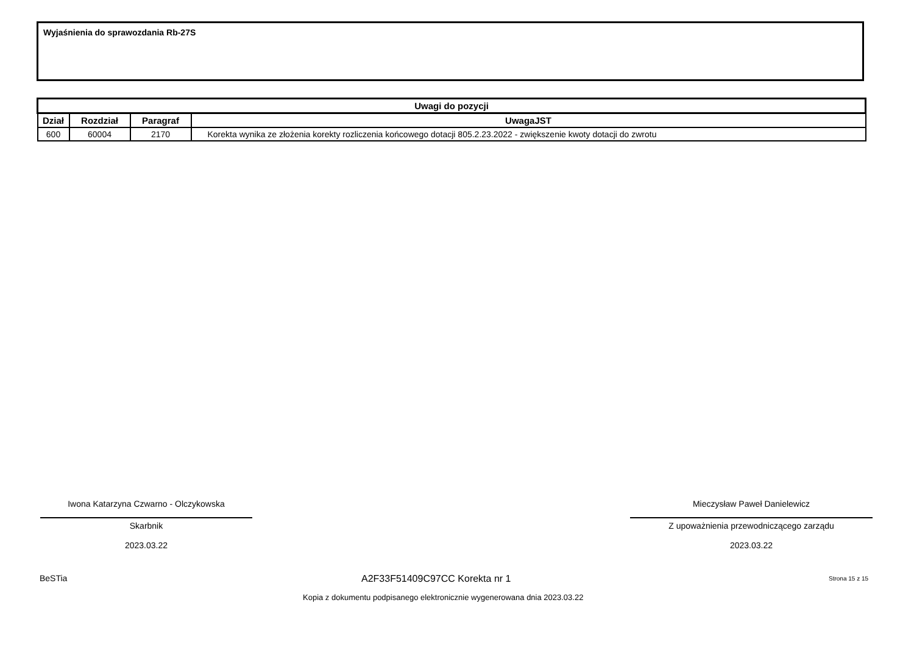Wyjaśnienia do sprawozdania Rb-27S
| Uwagi do pozycji | | | |
| --- | --- | --- | --- |
| Dział | Rozdział | Paragraf | UwagaJST |
| 600 | 60004 | 2170 | Korekta wynika ze złożenia korekty rozliczenia końcowego dotacji 805.2.23.2022 - zwiększenie kwoty dotacji do zwrotu |
Iwona Katarzyna Czwarno - Olczykowska
Skarbnik
2023.03.22
Mieczysław Paweł Danielewicz
Z upoważnienia przewodniczącego zarządu
2023.03.22
BeSTia A2F33F51409C97CC Korekta nr 1 Strona 15 z 15
Kopia z dokumentu podpisanego elektronicznie wygenerowana dnia 2023.03.22